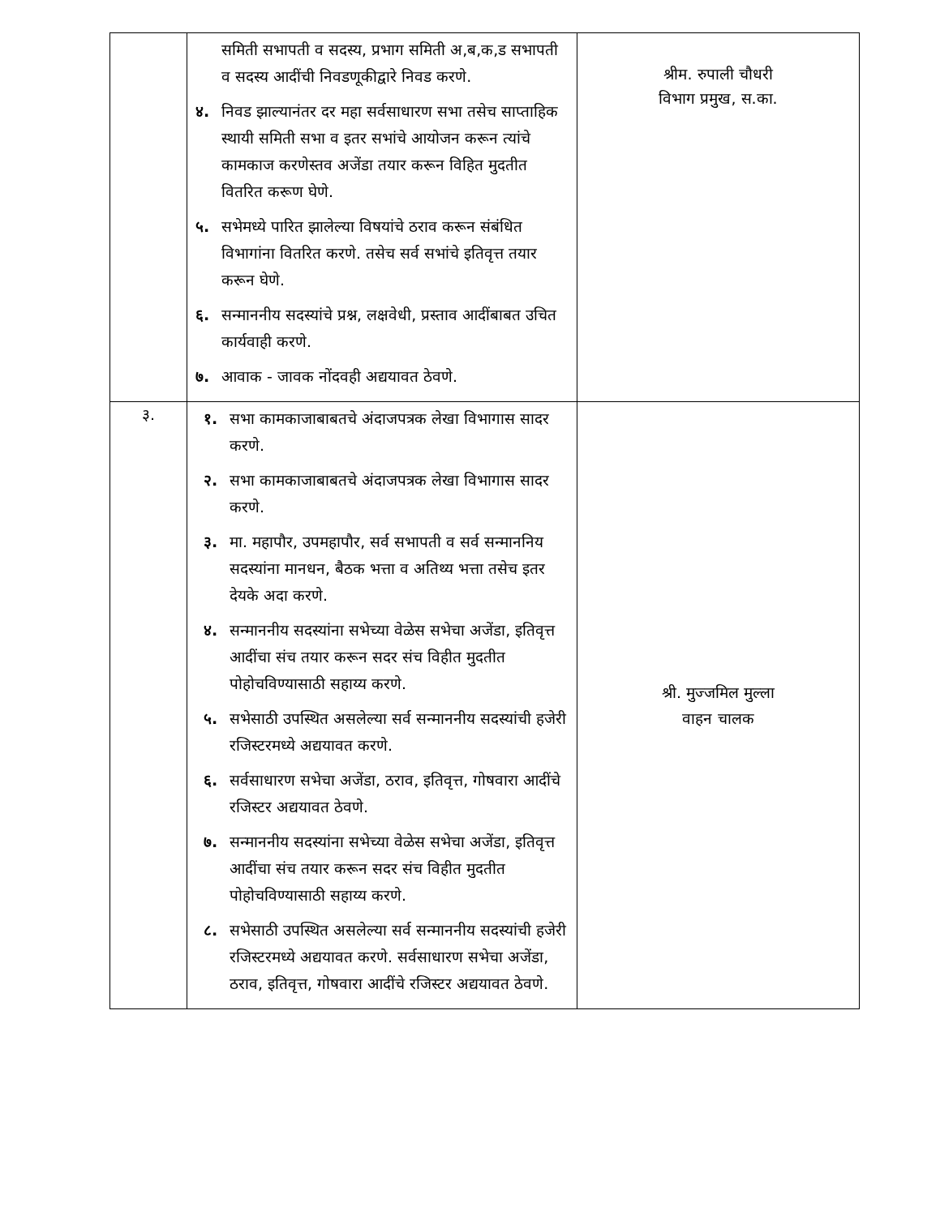| | समिती सभापती व सदस्य, प्रभाग समिती अ,ब,क,ड सभापती व सदस्य आदींची निवडणूकीद्वारे निवड करणे. ४. निवड झाल्यानंतर दर महा सर्वसाधारण सभा तसेच साप्ताहिक स्थायी समिती सभा व इतर सभांचे आयोजन करून त्यांचे कामकाज करणेस्तव अजेंडा तयार करून विहित मुदतीत वितरित करूण घेणे. ५. सभेमध्ये पारित झालेल्या विषयांचे ठराव करून संबंधित विभागांना वितरित करणे. तसेच सर्व सभांचे इतिवृत्त तयार करून घेणे. ६. सन्माननीय सदस्यांचे प्रश्न, लक्षवेधी, प्रस्ताव आदींबाबत उचित कार्यवाही करणे. ७. आवाक - जावक नोंदवही अद्ययावत ठेवणे. | श्रीम. रुपाली चौधरी विभाग प्रमुख, स.का. |
| ३. | १. सभा कामकाजाबाबतचे अंदाजपत्रक लेखा विभागास सादर करणे. २. सभा कामकाजाबाबतचे अंदाजपत्रक लेखा विभागास सादर करणे. ३. मा. महापौर, उपमहापौर, सर्व सभापती व सर्व सन्माननिय सदस्यांना मानधन, बैठक भत्ता व अतिथ्य भत्ता तसेच इतर देयके अदा करणे. ४. सन्माननीय सदस्यांना सभेच्या वेळेस सभेचा अजेंडा, इतिवृत्त आदींचा संच तयार करून सदर संच विहीत मुदतीत पोहोचविण्यासाठी सहाय्य करणे. ५. सभेसाठी उपस्थित असलेल्या सर्व सन्माननीय सदस्यांची हजेरी रजिस्टरमध्ये अद्ययावत करणे. ६. सर्वसाधारण सभेचा अजेंडा, ठराव, इतिवृत्त, गोषवारा आदींचे रजिस्टर अद्ययावत ठेवणे. ७. सन्माननीय सदस्यांना सभेच्या वेळेस सभेचा अजेंडा, इतिवृत्त आदींचा संच तयार करून सदर संच विहीत मुदतीत पोहोचविण्यासाठी सहाय्य करणे. ८. सभेसाठी उपस्थित असलेल्या सर्व सन्माननीय सदस्यांची हजेरी रजिस्टरमध्ये अद्ययावत करणे. सर्वसाधारण सभेचा अजेंडा, ठराव, इतिवृत्त, गोषवारा आदींचे रजिस्टर अद्ययावत ठेवणे. | श्री. मुज्जमिल मुल्ला वाहन चालक |